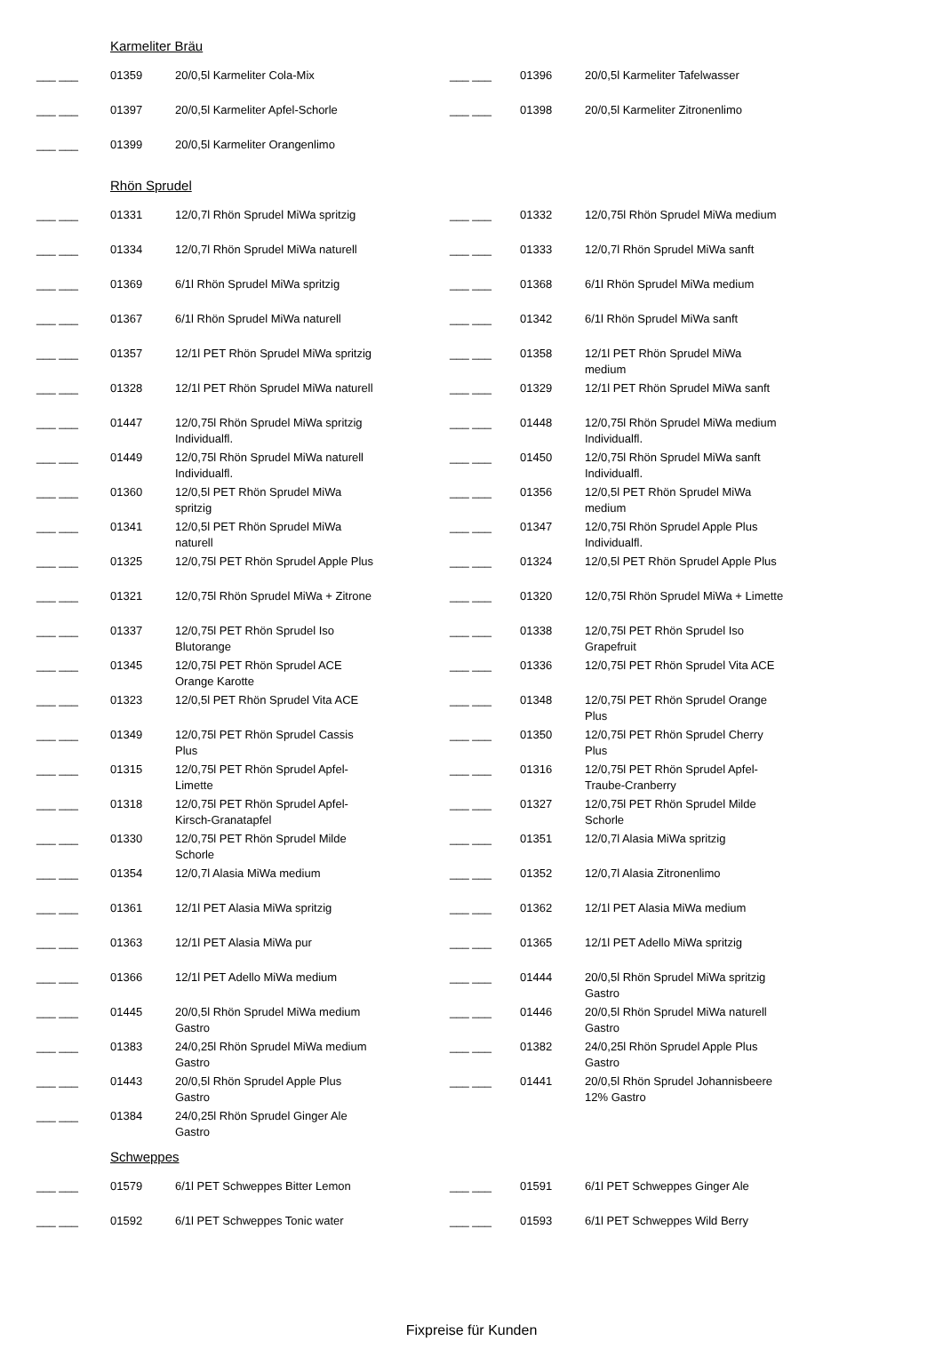| | Karmeliter Bräu | | | | |
| ___ ___ | 01359 | 20/0,5l Karmeliter Cola-Mix | ___ ___ | 01396 | 20/0,5l Karmeliter Tafelwasser |
| ___ ___ | 01397 | 20/0,5l Karmeliter Apfel-Schorle | ___ ___ | 01398 | 20/0,5l Karmeliter Zitronenlimo |
| ___ ___ | 01399 | 20/0,5l Karmeliter Orangenlimo | | | |
| | Rhön Sprudel | | | | |
| ___ ___ | 01331 | 12/0,7l Rhön Sprudel MiWa spritzig | ___ ___ | 01332 | 12/0,75l Rhön Sprudel MiWa medium |
| ___ ___ | 01334 | 12/0,7l Rhön Sprudel MiWa naturell | ___ ___ | 01333 | 12/0,7l Rhön Sprudel MiWa sanft |
| ___ ___ | 01369 | 6/1l Rhön Sprudel MiWa spritzig | ___ ___ | 01368 | 6/1l Rhön Sprudel MiWa medium |
| ___ ___ | 01367 | 6/1l Rhön Sprudel MiWa naturell | ___ ___ | 01342 | 6/1l Rhön Sprudel MiWa sanft |
| ___ ___ | 01357 | 12/1l PET Rhön Sprudel MiWa spritzig | ___ ___ | 01358 | 12/1l PET Rhön Sprudel MiWa medium |
| ___ ___ | 01328 | 12/1l PET Rhön Sprudel MiWa naturell | ___ ___ | 01329 | 12/1l PET Rhön Sprudel MiWa sanft |
| ___ ___ | 01447 | 12/0,75l Rhön Sprudel MiWa spritzig Individualfl. | ___ ___ | 01448 | 12/0,75l Rhön Sprudel MiWa medium Individualfl. |
| ___ ___ | 01449 | 12/0,75l Rhön Sprudel MiWa naturell Individualfl. | ___ ___ | 01450 | 12/0,75l Rhön Sprudel MiWa sanft Individualfl. |
| ___ ___ | 01360 | 12/0,5l PET Rhön Sprudel MiWa spritzig | ___ ___ | 01356 | 12/0,5l PET Rhön Sprudel MiWa medium |
| ___ ___ | 01341 | 12/0,5l PET Rhön Sprudel MiWa naturell | ___ ___ | 01347 | 12/0,75l Rhön Sprudel Apple Plus Individualfl. |
| ___ ___ | 01325 | 12/0,75l PET Rhön Sprudel Apple Plus | ___ ___ | 01324 | 12/0,5l PET Rhön Sprudel Apple Plus |
| ___ ___ | 01321 | 12/0,75l Rhön Sprudel MiWa + Zitrone | ___ ___ | 01320 | 12/0,75l Rhön Sprudel MiWa + Limette |
| ___ ___ | 01337 | 12/0,75l PET Rhön Sprudel Iso Blutorange | ___ ___ | 01338 | 12/0,75l PET Rhön Sprudel Iso Grapefruit |
| ___ ___ | 01345 | 12/0,75l PET Rhön Sprudel ACE Orange Karotte | ___ ___ | 01336 | 12/0,75l PET Rhön Sprudel Vita ACE |
| ___ ___ | 01323 | 12/0,5l PET Rhön Sprudel Vita ACE | ___ ___ | 01348 | 12/0,75l PET Rhön Sprudel Orange Plus |
| ___ ___ | 01349 | 12/0,75l PET Rhön Sprudel Cassis Plus | ___ ___ | 01350 | 12/0,75l PET Rhön Sprudel Cherry Plus |
| ___ ___ | 01315 | 12/0,75l PET Rhön Sprudel Apfel- Limette | ___ ___ | 01316 | 12/0,75l PET Rhön Sprudel Apfel- Traube-Cranberry |
| ___ ___ | 01318 | 12/0,75l PET Rhön Sprudel Apfel- Kirsch-Granatapfel | ___ ___ | 01327 | 12/0,75l PET Rhön Sprudel Milde Schorle |
| ___ ___ | 01330 | 12/0,75l PET Rhön Sprudel Milde Schorle | ___ ___ | 01351 | 12/0,7l Alasia MiWa spritzig |
| ___ ___ | 01354 | 12/0,7l Alasia MiWa medium | ___ ___ | 01352 | 12/0,7l Alasia Zitronenlimo |
| ___ ___ | 01361 | 12/1l PET Alasia MiWa spritzig | ___ ___ | 01362 | 12/1l PET Alasia MiWa medium |
| ___ ___ | 01363 | 12/1l PET Alasia MiWa pur | ___ ___ | 01365 | 12/1l PET Adello MiWa spritzig |
| ___ ___ | 01366 | 12/1l PET Adello MiWa medium | ___ ___ | 01444 | 20/0,5l Rhön Sprudel MiWa spritzig Gastro |
| ___ ___ | 01445 | 20/0,5l Rhön Sprudel MiWa medium Gastro | ___ ___ | 01446 | 20/0,5l Rhön Sprudel MiWa naturell Gastro |
| ___ ___ | 01383 | 24/0,25l Rhön Sprudel MiWa medium Gastro | ___ ___ | 01382 | 24/0,25l Rhön Sprudel Apple Plus Gastro |
| ___ ___ | 01443 | 20/0,5l Rhön Sprudel Apple Plus Gastro | ___ ___ | 01441 | 20/0,5l Rhön Sprudel Johannisbeere 12% Gastro |
| ___ ___ | 01384 | 24/0,25l Rhön Sprudel Ginger Ale Gastro | | | |
| | Schweppes | | | | |
| ___ ___ | 01579 | 6/1l PET Schweppes Bitter Lemon | ___ ___ | 01591 | 6/1l PET Schweppes Ginger Ale |
| ___ ___ | 01592 | 6/1l PET Schweppes Tonic water | ___ ___ | 01593 | 6/1l PET Schweppes Wild Berry |
Fixpreise für Kunden